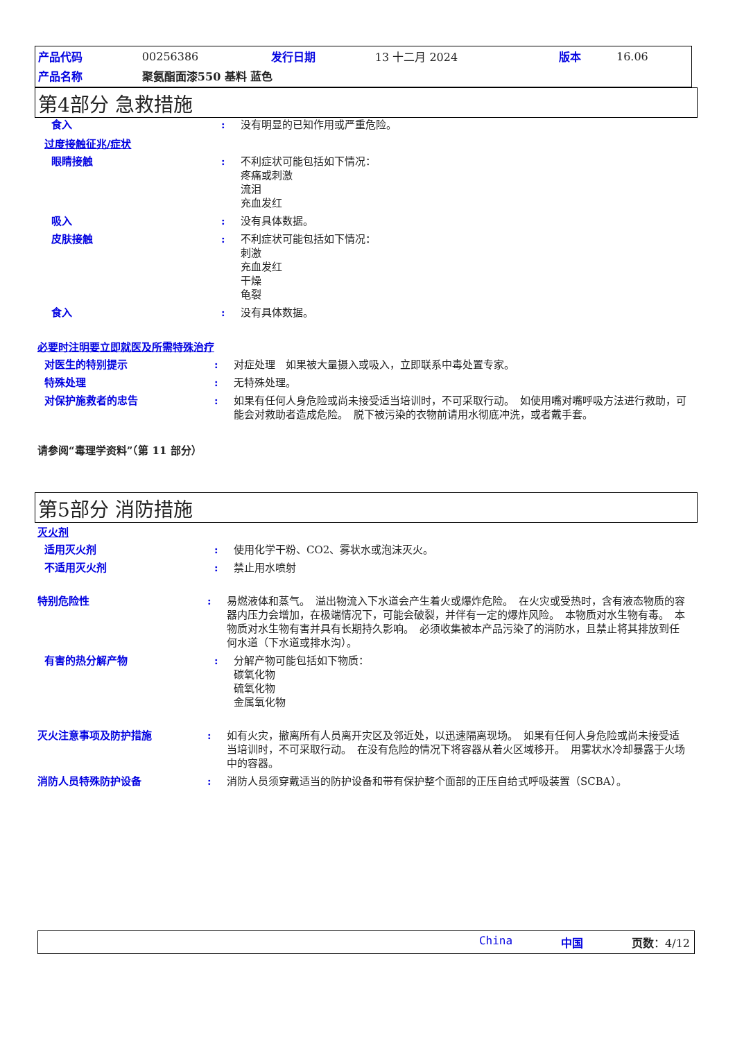| 产品代码 | 00256386 | 发行日期 | 13 十二月 2024 | 版本 | 16.06 |
| 产品名称 | 聚氨酯面漆550 基料 蓝色 | | | | |
第4部分 急救措施
食入 : 没有明显的已知作用或严重危险。
过度接触征兆/症状
眼睛接触 : 不利症状可能包括如下情况：
疼痛或刺激
流泪
充血发红
吸入 : 没有具体数据。
皮肤接触 : 不利症状可能包括如下情况：
刺激
充血发红
干燥
龟裂
食入 : 没有具体数据。
必要时注明要立即就医及所需特殊治疗
对医生的特别提示 : 对症处理　如果被大量摄入或吸入，立即联系中毒处置专家。
特殊处理 : 无特殊处理。
对保护施救者的忠告 : 如果有任何人身危险或尚未接受适当培训时，不可采取行动。　如使用嘴对嘴呼吸方法进行救助，可能会对救助者造成危险。　脱下被污染的衣物前请用水彻底冲洗，或者戴手套。
请参阅“毒理学资料”（第 11 部分）
第5部分 消防措施
灭火剂
适用灭火剂 : 使用化学干粉、CO2、雾状水或泡沫灭火。
不适用灭火剂 : 禁止用水喷射
特别危险性 : 易燃液体和蒸气。　溢出物流入下水道会产生着火或爆炸危险。　在火灾或受热时，含有液态物质的容器内压力会增加，在极端情况下，可能会破裂，并伴有一定的爆炸风险。　本物质对水生物有毒。　本物质对水生物有害并具有长期持久影响。　必须收集被本产品污染了的消防水，且禁止将其排放到任何水道（下水道或排水沟）。
有害的热分解产物 : 分解产物可能包括如下物质：
碳氧化物
硫氧化物
金属氧化物
灭火注意事项及防护措施 : 如有火灾，撤离所有人员离开灾区及邻近处，以迅速隔离现场。　如果有任何人身危险或尚未接受适当培训时，不可采取行动。　在没有危险的情况下将容器从着火区域移开。　用雾状水冷却暴露于火场中的容器。
消防人员特殊防护设备 : 消防人员须穿戴适当的防护设备和带有保护整个面部的正压自给式呼吸装置（SCBA）。
China 中国 页数：4/12